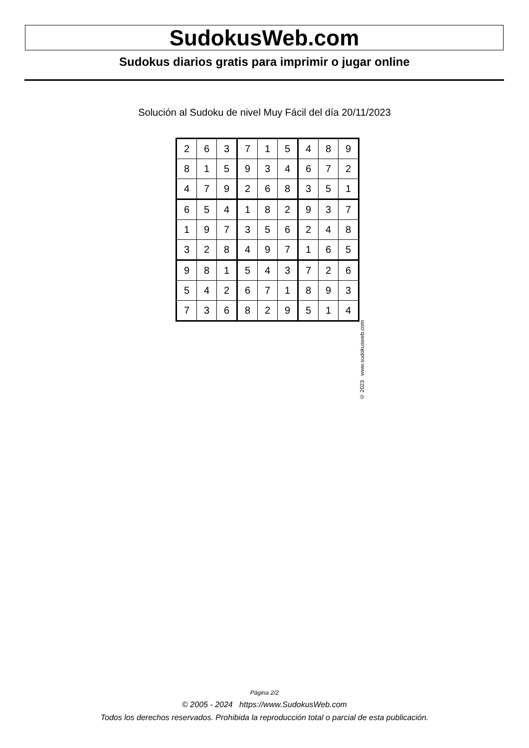SudokusWeb.com
Sudokus diarios gratis para imprimir o jugar online
Solución al Sudoku de nivel Muy Fácil del día 20/11/2023
| 2 | 6 | 3 | 7 | 1 | 5 | 4 | 8 | 9 |
| 8 | 1 | 5 | 9 | 3 | 4 | 6 | 7 | 2 |
| 4 | 7 | 9 | 2 | 6 | 8 | 3 | 5 | 1 |
| 6 | 5 | 4 | 1 | 8 | 2 | 9 | 3 | 7 |
| 1 | 9 | 7 | 3 | 5 | 6 | 2 | 4 | 8 |
| 3 | 2 | 8 | 4 | 9 | 7 | 1 | 6 | 5 |
| 9 | 8 | 1 | 5 | 4 | 3 | 7 | 2 | 6 |
| 5 | 4 | 2 | 6 | 7 | 1 | 8 | 9 | 3 |
| 7 | 3 | 6 | 8 | 2 | 9 | 5 | 1 | 4 |
© 2023 www.sudokusweb.com
Página 2/2
© 2005 - 2024 https://www.SudokusWeb.com
Todos los derechos reservados. Prohibida la reproducción total o parcial de esta publicación.